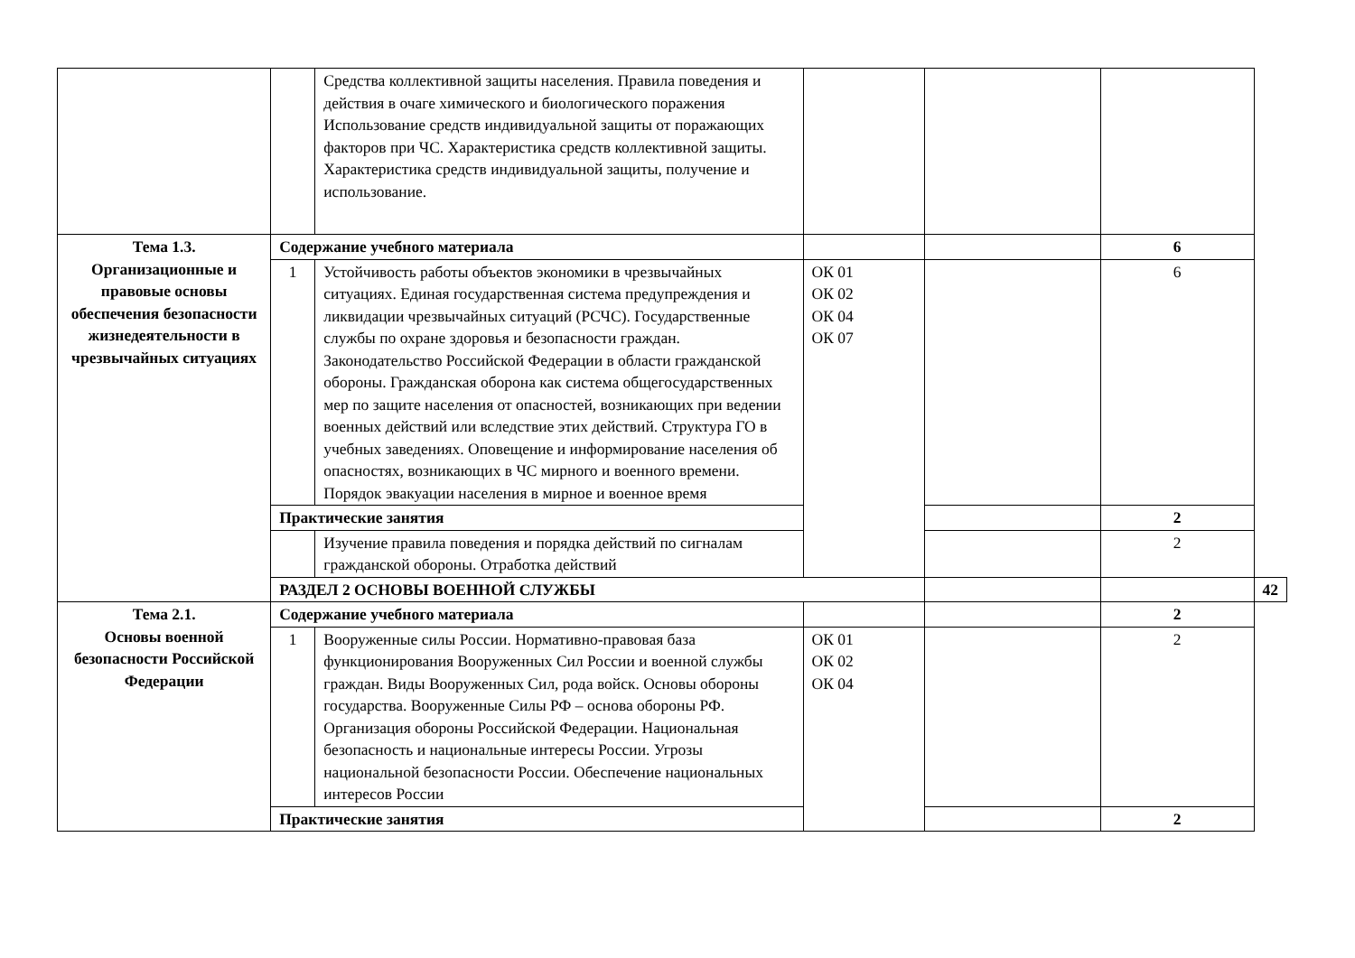| | | Средства коллективной защиты населения. Правила поведения и действия в очаге химического и биологического поражения Использование средств индивидуальной защиты от поражающих факторов при ЧС. Характеристика средств коллективной защиты. Характеристика средств индивидуальной защиты, получение и использование. | | | | |
| Тема 1.3. Организационные и правовые основы обеспечения безопасности жизнедеятельности в чрезвычайных ситуациях | Содержание учебного материала | | | | 6 | |
| | 1 | Устойчивость работы объектов экономики в чрезвычайных ситуациях. Единая государственная система предупреждения и ликвидации чрезвычайных ситуаций (РСЧС). Государственные службы по охране здоровья и безопасности граждан. Законодательство Российской Федерации в области гражданской обороны. Гражданская оборона как система общегосударственных мер по защите населения от опасностей, возникающих при ведении военных действий или вследствие этих действий. Структура ГО в учебных заведениях. Оповещение и информирование населения об опасностях, возникающих в ЧС мирного и военного времени. Порядок эвакуации населения в мирное и военное время | ОК 01 ОК 02 ОК 04 ОК 07 | | 6 | |
| | Практические занятия | | | | 2 | |
| | | Изучение правила поведения и порядка действий по сигналам гражданской обороны. Отработка действий | | | 2 | |
| | РАЗДЕЛ 2 ОСНОВЫ ВОЕННОЙ СЛУЖБЫ | | | | | 42 |
| Тема 2.1. Основы военной безопасности Российской Федерации | Содержание учебного материала | | | | 2 | |
| | 1 | Вооруженные силы России. Нормативно-правовая база функционирования Вооруженных Сил России и военной службы граждан. Виды Вооруженных Сил, рода войск. Основы обороны государства. Вооруженные Силы РФ – основа обороны РФ. Организация обороны Российской Федерации. Национальная безопасность и национальные интересы России. Угрозы национальной безопасности России. Обеспечение национальных интересов России | ОК 01 ОК 02 ОК 04 | | 2 | |
| | Практические занятия | | | | 2 | |